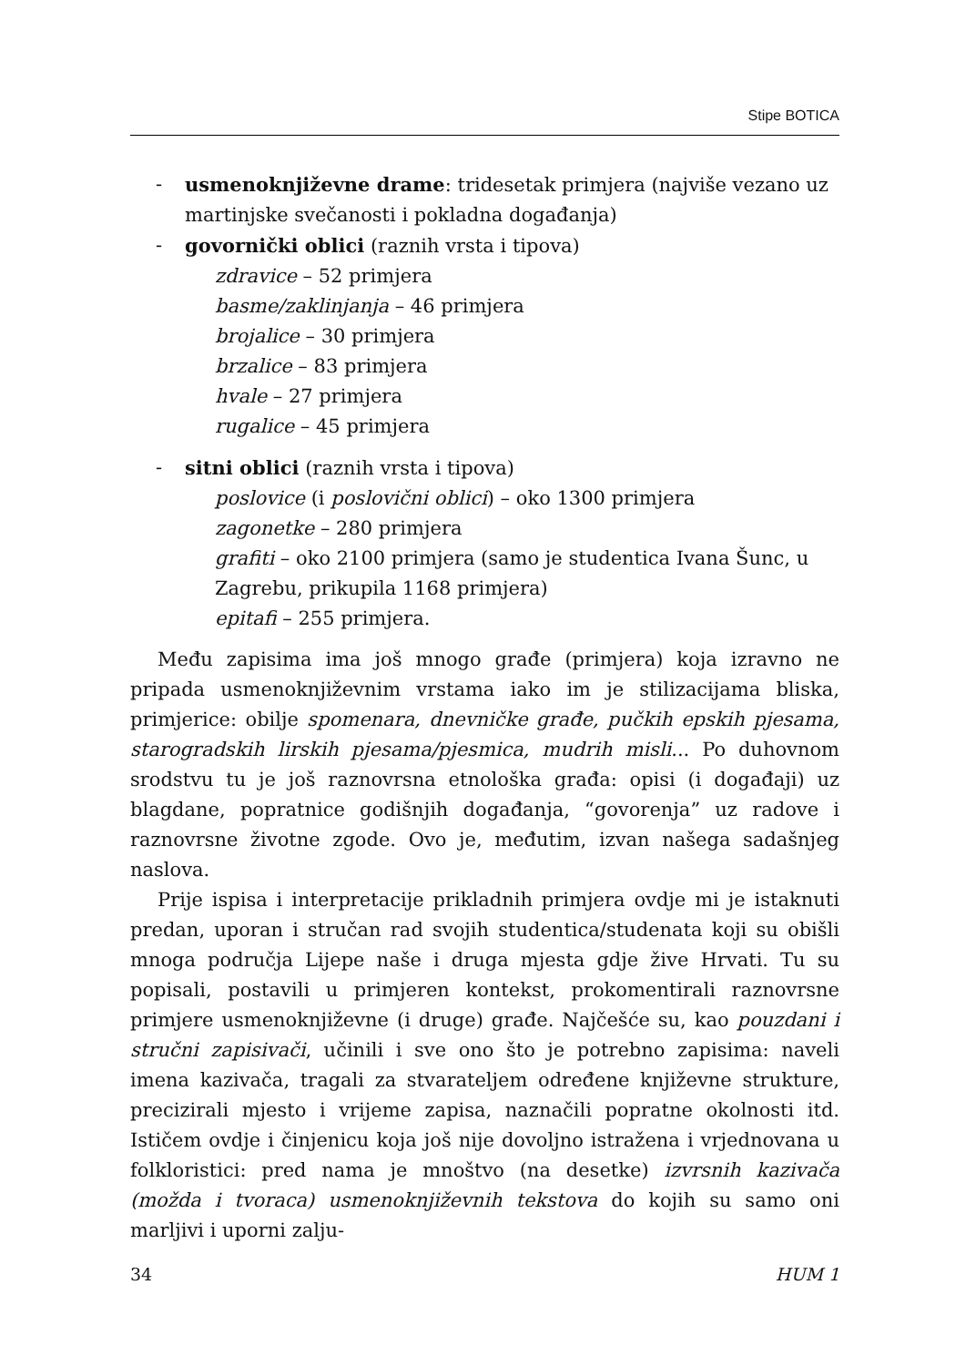Stipe BOTICA
- usmenoknjiževne drame: tridesetak primjera (najviše vezano uz martinjske svečanosti i pokladna događanja)
- govornički oblici (raznih vrsta i tipova)
zdravice – 52 primjera
basme/zaklinjanja – 46 primjera
brojalice – 30 primjera
brzalice – 83 primjera
hvale – 27 primjera
rugalice – 45 primjera
- sitni oblici (raznih vrsta i tipova)
poslovice (i poslovični oblici) – oko 1300 primjera
zagonetke – 280 primjera
grafiti – oko 2100 primjera (samo je studentica Ivana Šunc, u Zagrebu, prikupila 1168 primjera)
epitafi – 255 primjera.
Među zapisima ima još mnogo građe (primjera) koja izravno ne pripada usmenoknjiževnim vrstama iako im je stilizacijama bliska, primjerice: obilje spomenara, dnevničke građe, pučkih epskih pjesama, starogradskih lirskih pjesama/pjesmica, mudrih misli... Po duhovnom srodstvu tu je još raznovrsna etnološka građa: opisi (i događaji) uz blagdane, popratnice godišnjih događanja, “govorenja” uz radove i raznovrsne životne zgode. Ovo je, međutim, izvan našega sadašnjeg naslova.
Prije ispisa i interpretacije prikladnih primjera ovdje mi je istaknuti predan, uporan i stručan rad svojih studentica/studenata koji su obišli mnoga područja Lijepe naše i druga mjesta gdje žive Hrvati. Tu su popisali, postavili u primjeren kontekst, prokomentirali raznovrsne primjere usmenoknjiževne (i druge) građe. Najčešće su, kao pouzdani i stručni zapisivači, učinili i sve ono što je potrebno zapisima: naveli imena kazivača, tragali za stvarateljem određene književne strukture, precizirali mjesto i vrijeme zapisa, naznačili popratne okolnosti itd. Ističem ovdje i činjenicu koja još nije dovoljno istražena i vrjednovana u folkloristici: pred nama je mnoštvo (na desetke) izvrsnih kazivača (možda i tvoraca) usmenoknjiževnih tekstova do kojih su samo oni marljivi i uporni zalju-
34 HUM 1